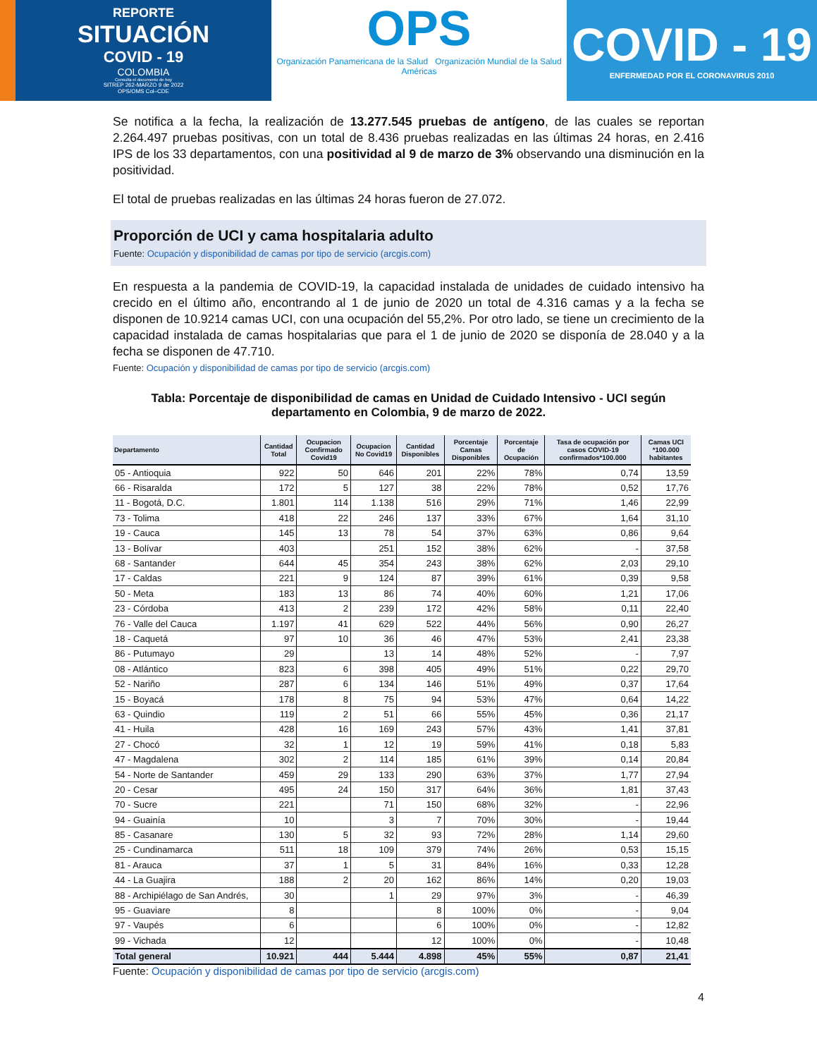REPORTE
SITUACIÓN
COVID - 19
COLOMBIA
Consulta el documento de hoy
SITREP 262-MARZO 9 de 2022
OPS/OMS Col–CDE
OPS
Organización Panamericana de la Salud Organización Mundial de la Salud Américas
COVID - 19
ENFERMEDAD POR EL CORONAVIRUS 2010
Se notifica a la fecha, la realización de 13.277.545 pruebas de antígeno, de las cuales se reportan 2.264.497 pruebas positivas, con un total de 8.436 pruebas realizadas en las últimas 24 horas, en 2.416 IPS de los 33 departamentos, con una positividad al 9 de marzo de 3% observando una disminución en la positividad.
El total de pruebas realizadas en las últimas 24 horas fueron de 27.072.
Proporción de UCI y cama hospitalaria adulto
Fuente: Ocupación y disponibilidad de camas por tipo de servicio (arcgis.com)
En respuesta a la pandemia de COVID-19, la capacidad instalada de unidades de cuidado intensivo ha crecido en el último año, encontrando al 1 de junio de 2020 un total de 4.316 camas y a la fecha se disponen de 10.9214 camas UCI, con una ocupación del 55,2%. Por otro lado, se tiene un crecimiento de la capacidad instalada de camas hospitalarias que para el 1 de junio de 2020 se disponía de 28.040 y a la fecha se disponen de 47.710.
Fuente: Ocupación y disponibilidad de camas por tipo de servicio (arcgis.com)
Tabla: Porcentaje de disponibilidad de camas en Unidad de Cuidado Intensivo - UCI según departamento en Colombia, 9 de marzo de 2022.
| Departamento | Cantidad Total | Ocupacion Confirmado Covid19 | Ocupacion No Covid19 | Cantidad Disponibles | Porcentaje Camas Disponibles | Porcentaje de Ocupación | Tasa de ocupación por casos COVID-19 confirmados*100.000 | Camas UCI *100.000 habitantes |
| --- | --- | --- | --- | --- | --- | --- | --- | --- |
| 05 - Antioquia | 922 | 50 | 646 | 201 | 22% | 78% | 0,74 | 13,59 |
| 66 - Risaralda | 172 | 5 | 127 | 38 | 22% | 78% | 0,52 | 17,76 |
| 11 - Bogotá, D.C. | 1.801 | 114 | 1.138 | 516 | 29% | 71% | 1,46 | 22,99 |
| 73 - Tolima | 418 | 22 | 246 | 137 | 33% | 67% | 1,64 | 31,10 |
| 19 - Cauca | 145 | 13 | 78 | 54 | 37% | 63% | 0,86 | 9,64 |
| 13 - Bolívar | 403 | | 251 | 152 | 38% | 62% | - | 37,58 |
| 68 - Santander | 644 | 45 | 354 | 243 | 38% | 62% | 2,03 | 29,10 |
| 17 - Caldas | 221 | 9 | 124 | 87 | 39% | 61% | 0,39 | 9,58 |
| 50 - Meta | 183 | 13 | 86 | 74 | 40% | 60% | 1,21 | 17,06 |
| 23 - Córdoba | 413 | 2 | 239 | 172 | 42% | 58% | 0,11 | 22,40 |
| 76 - Valle del Cauca | 1.197 | 41 | 629 | 522 | 44% | 56% | 0,90 | 26,27 |
| 18 - Caquetá | 97 | 10 | 36 | 46 | 47% | 53% | 2,41 | 23,38 |
| 86 - Putumayo | 29 | | 13 | 14 | 48% | 52% | - | 7,97 |
| 08 - Atlántico | 823 | 6 | 398 | 405 | 49% | 51% | 0,22 | 29,70 |
| 52 - Nariño | 287 | 6 | 134 | 146 | 51% | 49% | 0,37 | 17,64 |
| 15 - Boyacá | 178 | 8 | 75 | 94 | 53% | 47% | 0,64 | 14,22 |
| 63 - Quindio | 119 | 2 | 51 | 66 | 55% | 45% | 0,36 | 21,17 |
| 41 - Huila | 428 | 16 | 169 | 243 | 57% | 43% | 1,41 | 37,81 |
| 27 - Chocó | 32 | 1 | 12 | 19 | 59% | 41% | 0,18 | 5,83 |
| 47 - Magdalena | 302 | 2 | 114 | 185 | 61% | 39% | 0,14 | 20,84 |
| 54 - Norte de Santander | 459 | 29 | 133 | 290 | 63% | 37% | 1,77 | 27,94 |
| 20 - Cesar | 495 | 24 | 150 | 317 | 64% | 36% | 1,81 | 37,43 |
| 70 - Sucre | 221 | | 71 | 150 | 68% | 32% | - | 22,96 |
| 94 - Guainía | 10 | | 3 | 7 | 70% | 30% | - | 19,44 |
| 85 - Casanare | 130 | 5 | 32 | 93 | 72% | 28% | 1,14 | 29,60 |
| 25 - Cundinamarca | 511 | 18 | 109 | 379 | 74% | 26% | 0,53 | 15,15 |
| 81 - Arauca | 37 | 1 | 5 | 31 | 84% | 16% | 0,33 | 12,28 |
| 44 - La Guajira | 188 | 2 | 20 | 162 | 86% | 14% | 0,20 | 19,03 |
| 88 - Archipiélago de San Andrés, | 30 | | 1 | 29 | 97% | 3% | - | 46,39 |
| 95 - Guaviare | 8 | | | 8 | 100% | 0% | - | 9,04 |
| 97 - Vaupés | 6 | | | 6 | 100% | 0% | - | 12,82 |
| 99 - Vichada | 12 | | | 12 | 100% | 0% | - | 10,48 |
| Total general | 10.921 | 444 | 5.444 | 4.898 | 45% | 55% | 0,87 | 21,41 |
Fuente: Ocupación y disponibilidad de camas por tipo de servicio (arcgis.com)
4